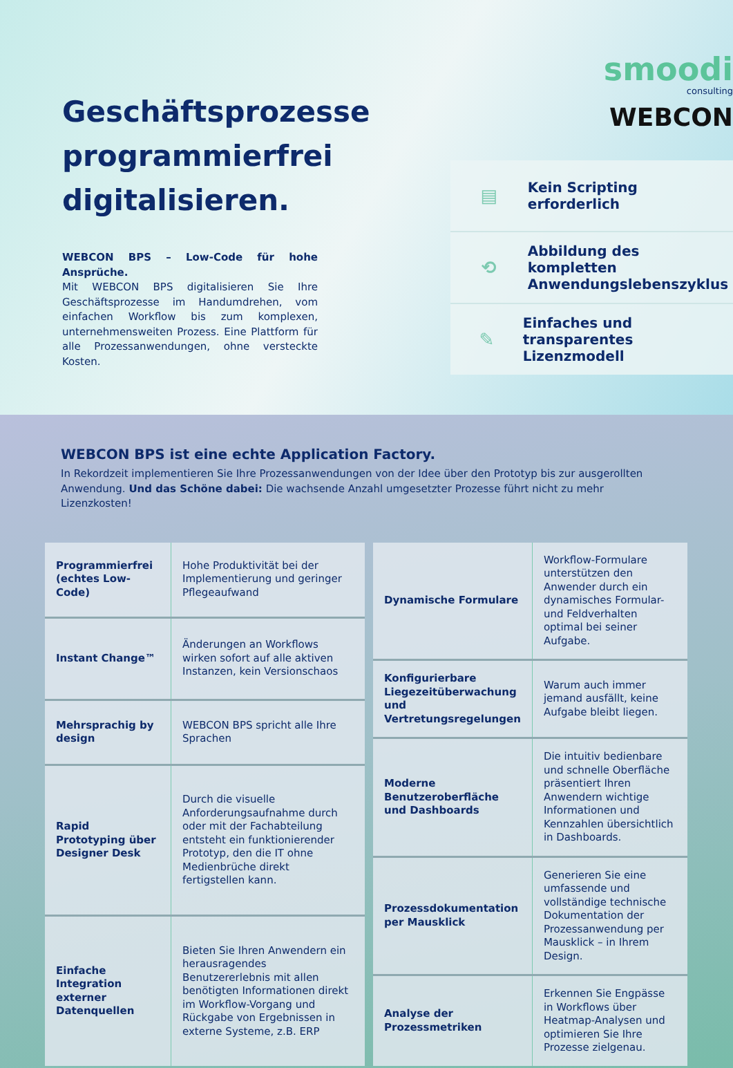Geschäftsprozesse programmierfrei digitalisieren.
WEBCON BPS – Low-Code für hohe Ansprüche.
Mit WEBCON BPS digitalisieren Sie Ihre Geschäftsprozesse im Handumdrehen, vom einfachen Workflow bis zum komplexen, unternehmensweiten Prozess. Eine Plattform für alle Prozessanwendungen, ohne versteckte Kosten.
smoodi
consulting
WEBCON
▤ Kein Scripting
erforderlich
⟲ Abbildung des kompletten
Anwendungslebenszyklus
✎ Einfaches und transparentes
Lizenzmodell
WEBCON BPS ist eine echte Application Factory.
In Rekordzeit implementieren Sie Ihre Prozessanwendungen von der Idee über den Prototyp bis zur ausgerollten Anwendung. Und das Schöne dabei: Die wachsende Anzahl umgesetzter Prozesse führt nicht zu mehr Lizenzkosten!
| Programmierfrei (echtes Low-Code) | Hohe Produktivität bei der Implementierung und geringer Pflegeaufwand |
| Instant Change™ | Änderungen an Workflows wirken sofort auf alle aktiven Instanzen, kein Versionschaos |
| Mehrsprachig by design | WEBCON BPS spricht alle Ihre Sprachen |
| Rapid Prototyping über Designer Desk | Durch die visuelle Anforderungsaufnahme durch oder mit der Fachabteilung entsteht ein funktionierender Prototyp, den die IT ohne Medienbrüche direkt fertigstellen kann. |
| Einfache Integration externer Datenquellen | Bieten Sie Ihren Anwendern ein herausragendes Benutzererlebnis mit allen benötigten Informationen direkt im Workflow-Vorgang und Rückgabe von Ergebnissen in externe Systeme, z.B. ERP |
| Dynamische Formulare | Workflow-Formulare unterstützen den Anwender durch ein dynamisches Formular- und Feldverhalten optimal bei seiner Aufgabe. |
| Konfigurierbare Liegezeitüberwachung und Vertretungsregelungen | Warum auch immer jemand ausfällt, keine Aufgabe bleibt liegen. |
| Moderne Benutzeroberfläche und Dashboards | Die intuitiv bedienbare und schnelle Oberfläche präsentiert Ihren Anwendern wichtige Informationen und Kennzahlen übersichtlich in Dashboards. |
| Prozessdokumentation per Mausklick | Generieren Sie eine umfassende und vollständige technische Dokumentation der Prozessanwendung per Mausklick – in Ihrem Design. |
| Analyse der Prozessmetriken | Erkennen Sie Engpässe in Workflows über Heatmap-Analysen und optimieren Sie Ihre Prozesse zielgenau. |